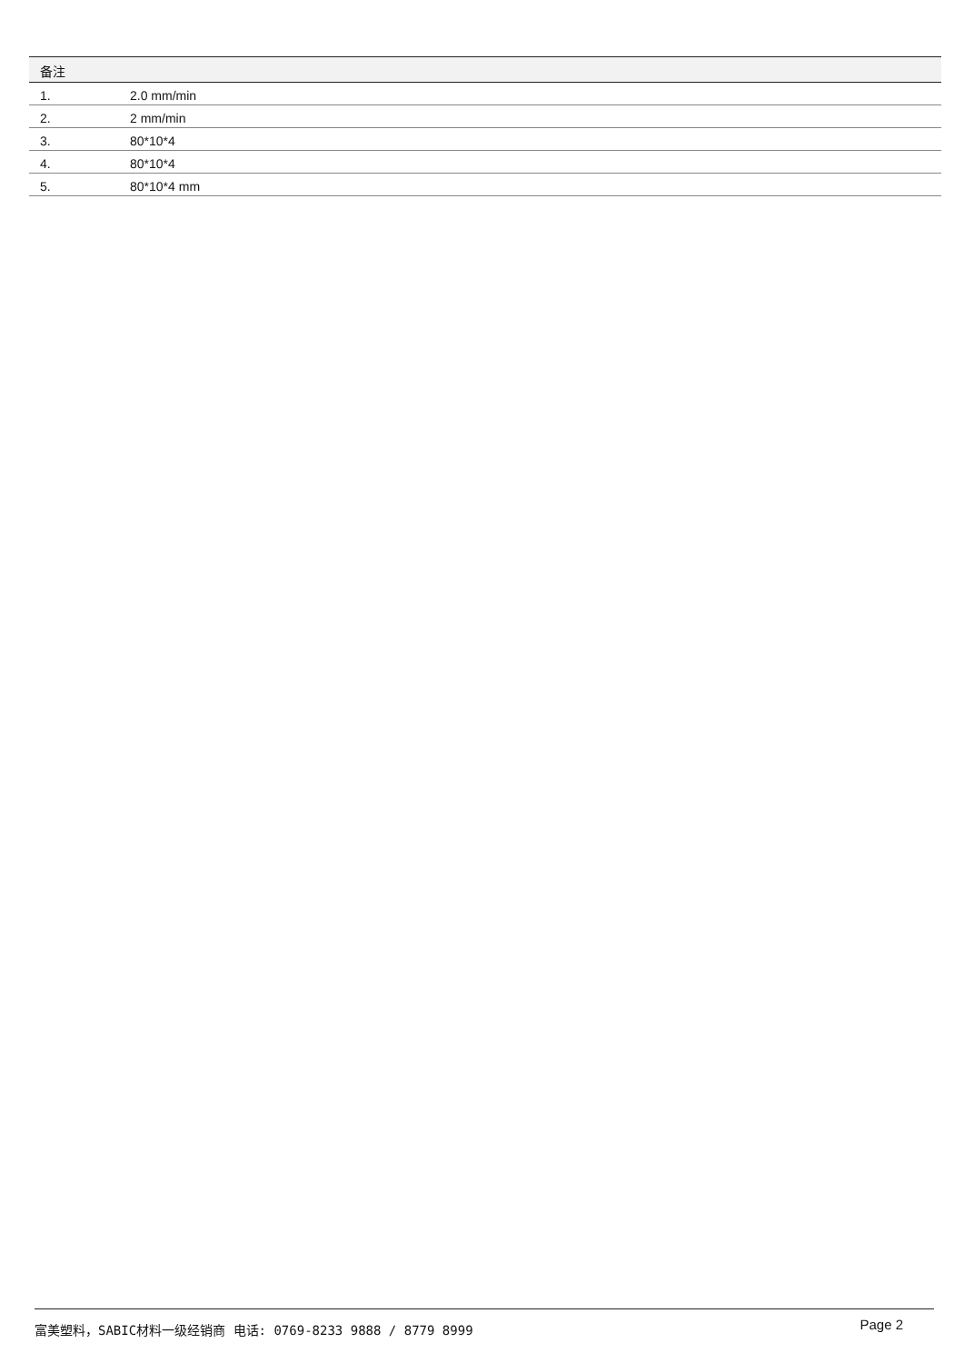| 备注 | |
| --- | --- |
| 1. | 2.0 mm/min |
| 2. | 2 mm/min |
| 3. | 80*10*4 |
| 4. | 80*10*4 |
| 5. | 80*10*4 mm |
富美塑料，SABIC材料一级经销商 电话: 0769-8233 9888 / 8779 8999 Page 2